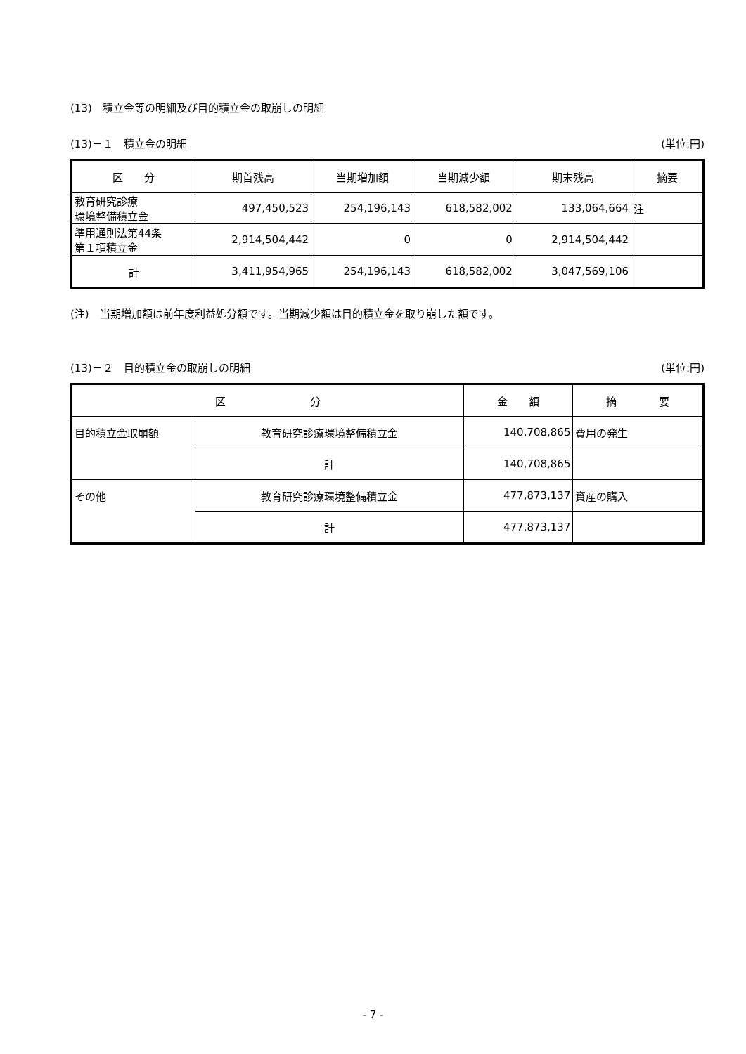(13)　積立金等の明細及び目的積立金の取崩しの明細
(13)－１　積立金の明細 (単位:円)
| 区 分 | 期首残高 | 当期増加額 | 当期減少額 | 期末残高 | 摘要 |
| --- | --- | --- | --- | --- | --- |
| 教育研究診療 環境整備積立金 | 497,450,523 | 254,196,143 | 618,582,002 | 133,064,664 | 注 |
| 準用通則法第44条 第１項積立金 | 2,914,504,442 | 0 | 0 | 2,914,504,442 | |
| 計 | 3,411,954,965 | 254,196,143 | 618,582,002 | 3,047,569,106 | |
(注)　当期増加額は前年度利益処分額です。当期減少額は目的積立金を取り崩した額です。
(13)－２　目的積立金の取崩しの明細 (単位:円)
| 区 分 | | 金 額 | 摘 要 |
| --- | --- | --- | --- |
| 目的積立金取崩額 | 教育研究診療環境整備積立金 | 140,708,865 | 費用の発生 |
| | 計 | 140,708,865 | |
| その他 | 教育研究診療環境整備積立金 | 477,873,137 | 資産の購入 |
| | 計 | 477,873,137 | |
- 7 -